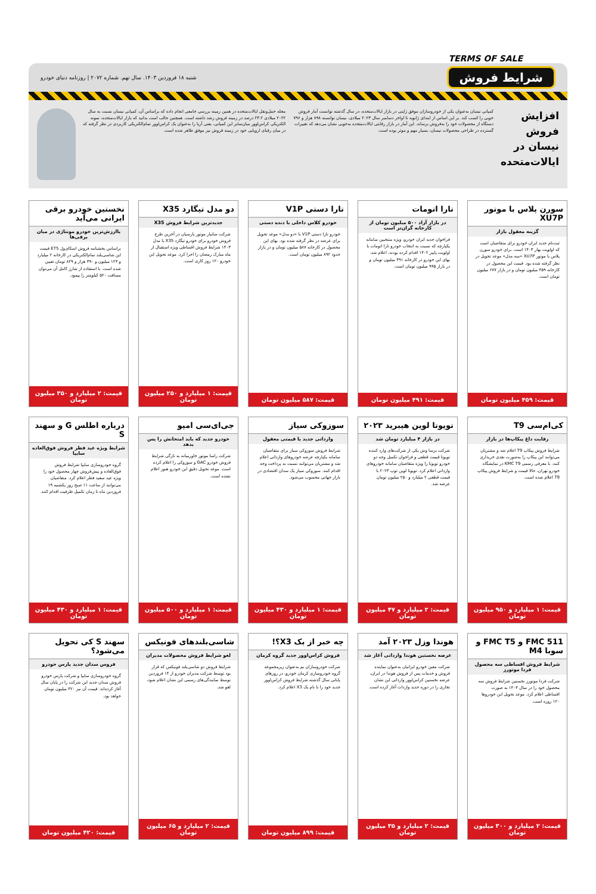TERMS OF SALE
شرایط فروش شنبه ۱۸ فروردین ۱۴۰۳. سال نهم. شماره ۲۰۷۲ | روزنامه دنیای خودرو
افزایش فروش نیسان در ایالات‌متحده
کمپانی نیسان به‌عنوان یکی از خودروسازان موفق ژاپنی در بازار ایالات‌متحده، در سال گذشته توانست آمار فروش خوبی را کسب کند. بر این اساس از ابتدای ژانویه تا اواخر دسامبر سال ۲۰۲۳ میلادی، نیسان توانسته ۸۹۸ هزار و ۷۹۶ دستگاه از محصولات خود را به‌فروش برساند. این آمار در بازار رقابتی ایالات‌متحده به‌خوبی نشان می‌دهد که تغییرات گسترده در طراحی محصولات نیسان، بسیار مهم و موثر بوده است.
مجله حمل‌ونقل ایالات‌متحده در همین زمینه بررسی جامعی انجام داده که براساس آن، کمپانی نیسان نسبت به سال ۲۰۲۲ میلادی ۲۳.۲ درصد در زمینه فروش رشد داشته است. همچنین جالب است بدانید که بازار ایالات‌متحده، نمونه الکتریکی کراس‌اوور میان‌سایز این کمپانی، یعنی آریا را به‌عنوان یک کراس‌اوور تمام‌الکتریکی کاربردی در نظر گرفته که در میان رقبای اروپایی خود در زمینه فروش نیز موفق ظاهر شده است.
سورن پلاس با موتور XU7P
گزینه معقول بازار
ثبت‌نام جدید ایران خودرو برای متقاضیان است که اولویت بهار ۱۴۰۳ است. برای خودرو سورن پلاس با موتور XU7P «سه مدل» موعد تحویل در نظر گرفته شده بود. قیمت این محصول در کارخانه ۴۵۹ میلیون تومان و در بازار ۶۷۷ میلیون تومان است.
قیمت: ۴۵۹ میلیون تومان
تارا اتومات
در بازار آزاد ۵۰۰ میلیون تومان از کارخانه گران‌تر است
فراخوان جدید ایران خودرو، ویژه منتخبین سامانه یکپارچه که نسبت به انتخاب خودرو تارا اتومات با اولویت پاییز ۱۴۰۲ اقدام کرده بودند، اعلام شد. بهای این خودرو در کارخانه ۴۹۱ میلیون تومان و در بازار ۹۹۵ میلیون تومان است.
قیمت: ۴۹۱ میلیون تومان
تارا دستی V1P
خودرو کلاس داخلی با دنده دستی
خودرو تارا دستی V1P با «دو مدل» موعد تحویل برای عرضه در نظر گرفته شده بود. بهای این محصول در کارخانه ۵۸۷ میلیون تومان و در بازار حدود ۸۹۲ میلیون تومان است.
قیمت: ۵۸۷ میلیون تومان
دو مدل تیگارد X35
جدیدترین شرایط فروش X35
شرکت سانیار موتور پارسیان در آخرین طرح فروش خودرو برای خودرو تیگارد X35 با مدل ۱۴۰۳ شرایط فروش اقساطی ویژه استقبال از ماه مبارک رمضان را اجرا کرد. موعد تحویل این خودرو ۱۲۰ روز کاری است.
قیمت: ۱ میلیارد و ۲۵۰ میلیون تومان
نخستین خودرو برقی ایرانی می‌آید
باارزش‌ترین خودرو مونتاژی در میان برقی‌ها
براساس بخشنامه فروش اسکای‌ول ET5 قیمت این شاسی‌بلند تمام‌الکتریکی در کارخانه ۲ میلیارد و ۱۲۳ میلیون و ۳۹۰ هزار و ۸۲۹ تومان تعیین شده است. با استفاده از شارژ کامل آن می‌توان مسافت ۵۲۰ کیلومتر را پیمود.
قیمت: ۲ میلیارد و ۳۵۰ میلیون تومان
کی‌ام‌سی T9
رقابت داغ پیکاپ‌ها در بازار
شرایط فروش پیکاپ T9 اعلام شد و مشتریان می‌توانند این پیکاپ را به‌صورت نقدی خریداری کنند. با معرفی رسمی KMC T9 در نمایشگاه خودرو تهران، حالا قیمت و شرایط فروش پیکاپ T9 اعلام شده است.
قیمت: ۱ میلیارد و ۹۵۰ میلیون تومان
تویوتا لوین هیبرید ۲۰۲۳
در بازار ۴ میلیارد تومان شد
شرکت برسا وش یکی از شرکت‌های وارد کننده تویوتا قیمت قطعی و فراخوان تکمیل وجه دو خودرو تویوتا را ویژه متقاضیان سامانه خودروهای وارداتی اعلام کرد. تویوتا لوین توپ ۲۰۲۳ با قیمت قطعی ۲ میلیارد و ۲۵۰ میلیون تومان عرضه شد.
قیمت: ۲ میلیارد و ۴۷ میلیون تومان
سوزوکی سیاز
وارداتی جدید با قیمتی معقول
شرایط فروش سوزوکی سیاز برای متقاضیان سامانه یکپارچه عرضه خودروهای وارداتی اعلام شد و مشتریان می‌توانند نسبت به پرداخت وجه اقدام کنند. سوزوکی سیاز یک سدان اقتصادی در بازار جهانی محسوب می‌شود.
قیمت: ۱ میلیارد و ۴۳۰ میلیون تومان
جی‌ای‌سی امپو
خودرو جدید که باید امتحانش را پس بدهد
شرکت راسا موتور خاورمیانه به تازگی شرایط فروش خودرو GAC و سوزوکی را اعلام کرده است. موعد تحویل دقیق این خودرو هنوز اعلام نشده است.
قیمت: ۱ میلیارد و ۵۰۰ میلیون تومان
درباره اطلس G و سهند S
شرایط ویژه عید فطر فروش فوق‌العاده سایپا
گروه خودروسازی سایپا شرایط فروش فوق‌العاده و پیش‌فروش چهار محصول خود را ویژه عید سعید فطر اعلام کرد. متقاضیان می‌توانند از ساعت ۱۱ صبح روز یکشنبه ۱۹ فروردین ماه تا زمان تکمیل ظرفیت اقدام کنند.
قیمت: ۱ میلیارد و ۴۳۰ میلیون تومان
FMC 511 و FMC T5 و سوبا M4
شرایط فروش اقساطی سه محصول فردا موتورز
شرکت فردا موتورز نخستین شرایط فروش سه محصول خود را در سال ۱۴۰۳ به صورت اقساطی اعلام کرد. موعد تحویل این خودروها ۱۲۰ روزه است.
قیمت: ۲ میلیارد و ۳۰۰ میلیون تومان
هوندا وزل ۲۰۲۳ آمد
عرضه نخستین هوندا وارداتی آغاز شد
شرکت معین خودرو ایرانیان به‌عنوان نماینده فروش و خدمات پس از فروش هوندا در ایران، عرضه نخستین کراس‌اوور وارداتی این نشان تجاری را در دوره جدید واردات آغاز کرده است.
قیمت: ۲ میلیارد و ۳۵ میلیون تومان
چه خبر از بک X3؟!
فروش کراس‌اوور جدید گروه کرمان
شرکت خودروسازان بم به‌عنوان زیرمجموعه گروه خودروسازی کرمان خودرو، در روزهای پایانی سال گذشته شرایط فروش کراس‌اوور جدید خود را با نام بک X3 اعلام کرد.
قیمت: ۸۹۹ میلیون تومان
شاسی‌بلندهای فونیکس
لغو شرایط فروش محصولات مدیران
شرایط فروش دو شاسی‌بلند فونیکس که قرار بود توسط شرکت مدیران خودرو از ۱۴ فروردین توسط نمایندگی‌های رسمی این نشان اعلام شود، لغو شد.
قیمت: ۲ میلیارد و ۶۵ میلیون تومان
سهند S کی تحویل می‌شود؟
فروس سدان جدید پارس خودرو
گروه خودروسازی سایپا و شرکت پارس خودرو فروش سدان جدید این شرکت را در پایان سال آغاز کرده‌اند. قیمت آن نیز ۴۲۰ میلیون تومان خواهد بود.
قیمت: ۴۲۰ میلیون تومان